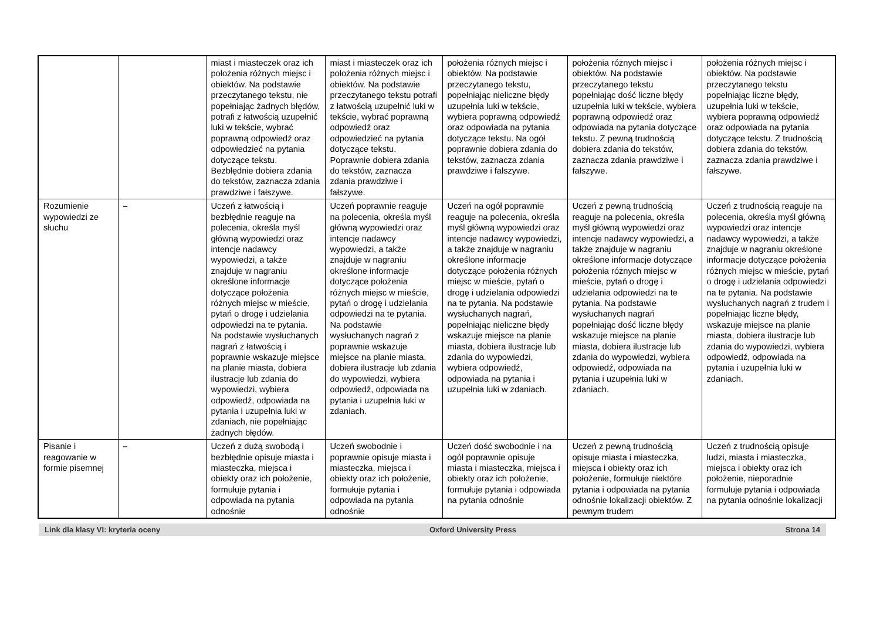| | | miast i miasteczek oraz ich położenia różnych miejsc i obiektów. Na podstawie przeczytanego tekstu, nie popełniając żadnych błędów, potrafi z łatwością uzupełnić luki w tekście, wybrać poprawną odpowiedź oraz odpowiedzieć na pytania dotyczące tekstu. Bezbłędnie dobiera zdania do tekstów, zaznacza zdania prawdziwe i fałszywe. | miast i miasteczek oraz ich położenia różnych miejsc i obiektów. Na podstawie przeczytanego tekstu potrafi z łatwością uzupełnić luki w tekście, wybrać poprawną odpowiedź oraz odpowiedzieć na pytania dotyczące tekstu. Poprawnie dobiera zdania do tekstów, zaznacza zdania prawdziwe i fałszywe. | położenia różnych miejsc i obiektów. Na podstawie przeczytanego tekstu, popełniając nieliczne błędy uzupełnia luki w tekście, wybiera poprawną odpowiedź oraz odpowiada na pytania dotyczące tekstu. Na ogół poprawnie dobiera zdania do tekstów, zaznacza zdania prawdziwe i fałszywe. | położenia różnych miejsc i obiektów. Na podstawie przeczytanego tekstu popełniając dość liczne błędy uzupełnia luki w tekście, wybiera poprawną odpowiedź oraz odpowiada na pytania dotyczące tekstu. Z pewną trudnością dobiera zdania do tekstów, zaznacza zdania prawdziwe i fałszywe. | położenia różnych miejsc i obiektów. Na podstawie przeczytanego tekstu popełniając liczne błędy, uzupełnia luki w tekście, wybiera poprawną odpowiedź oraz odpowiada na pytania dotyczące tekstu. Z trudnością dobiera zdania do tekstów, zaznacza zdania prawdziwe i fałszywe. |
| Rozumienie wypowiedzi ze słuchu | – | Uczeń z łatwością i bezbłędnie reaguje na polecenia, określa myśl główną wypowiedzi oraz intencje nadawcy wypowiedzi, a także znajduje w nagraniu określone informacje dotyczące położenia różnych miejsc w mieście, pytań o drogę i udzielania odpowiedzi na te pytania. Na podstawie wysłuchanych nagrań z łatwością i poprawnie wskazuje miejsce na planie miasta, dobiera ilustracje lub zdania do wypowiedzi, wybiera odpowiedź, odpowiada na pytania i uzupełnia luki w zdaniach, nie popełniając żadnych błędów. | Uczeń poprawnie reaguje na polecenia, określa myśl główną wypowiedzi oraz intencje nadawcy wypowiedzi, a także znajduje w nagraniu określone informacje dotyczące położenia różnych miejsc w mieście, pytań o drogę i udzielania odpowiedzi na te pytania. Na podstawie wysłuchanych nagrań z poprawnie wskazuje miejsce na planie miasta, dobiera ilustracje lub zdania do wypowiedzi, wybiera odpowiedź, odpowiada na pytania i uzupełnia luki w zdaniach. | Uczeń na ogół poprawnie reaguje na polecenia, określa myśl główną wypowiedzi oraz intencje nadawcy wypowiedzi, a także znajduje w nagraniu określone informacje dotyczące położenia różnych miejsc w mieście, pytań o drogę i udzielania odpowiedzi na te pytania. Na podstawie wysłuchanych nagrań, popełniając nieliczne błędy wskazuje miejsce na planie miasta, dobiera ilustracje lub zdania do wypowiedzi, wybiera odpowiedź, odpowiada na pytania i uzupełnia luki w zdaniach. | Uczeń z pewną trudnością reaguje na polecenia, określa myśl główną wypowiedzi oraz intencje nadawcy wypowiedzi, a także znajduje w nagraniu określone informacje dotyczące położenia różnych miejsc w mieście, pytań o drogę i udzielania odpowiedzi na te pytania. Na podstawie wysłuchanych nagrań popełniając dość liczne błędy wskazuje miejsce na planie miasta, dobiera ilustracje lub zdania do wypowiedzi, wybiera odpowiedź, odpowiada na pytania i uzupełnia luki w zdaniach. | Uczeń z trudnością reaguje na polecenia, określa myśl główną wypowiedzi oraz intencje nadawcy wypowiedzi, a także znajduje w nagraniu określone informacje dotyczące położenia różnych miejsc w mieście, pytań o drogę i udzielania odpowiedzi na te pytania. Na podstawie wysłuchanych nagrań z trudem i popełniając liczne błędy, wskazuje miejsce na planie miasta, dobiera ilustracje lub zdania do wypowiedzi, wybiera odpowiedź, odpowiada na pytania i uzupełnia luki w zdaniach. |
| Pisanie i reagowanie w formie pisemnej | – | Uczeń z dużą swobodą i bezbłędnie opisuje miasta i miasteczka, miejsca i obiekty oraz ich położenie, formułuje pytania i odpowiada na pytania odnośnie | Uczeń swobodnie i poprawnie opisuje miasta i miasteczka, miejsca i obiekty oraz ich położenie, formułuje pytania i odpowiada na pytania odnośnie | Uczeń dość swobodnie i na ogół poprawnie opisuje miasta i miasteczka, miejsca i obiekty oraz ich położenie, formułuje pytania i odpowiada na pytania odnośnie | Uczeń z pewną trudnością opisuje miasta i miasteczka, miejsca i obiekty oraz ich położenie, formułuje niektóre pytania i odpowiada na pytania odnośnie lokalizacji obiektów. Z pewnym trudem | Uczeń z trudnością opisuje ludzi, miasta i miasteczka, miejsca i obiekty oraz ich położenie, nieporadnie formułuje pytania i odpowiada na pytania odnośnie lokalizacji |
Link dla klasy VI: kryteria oceny Oxford University Press Strona 14